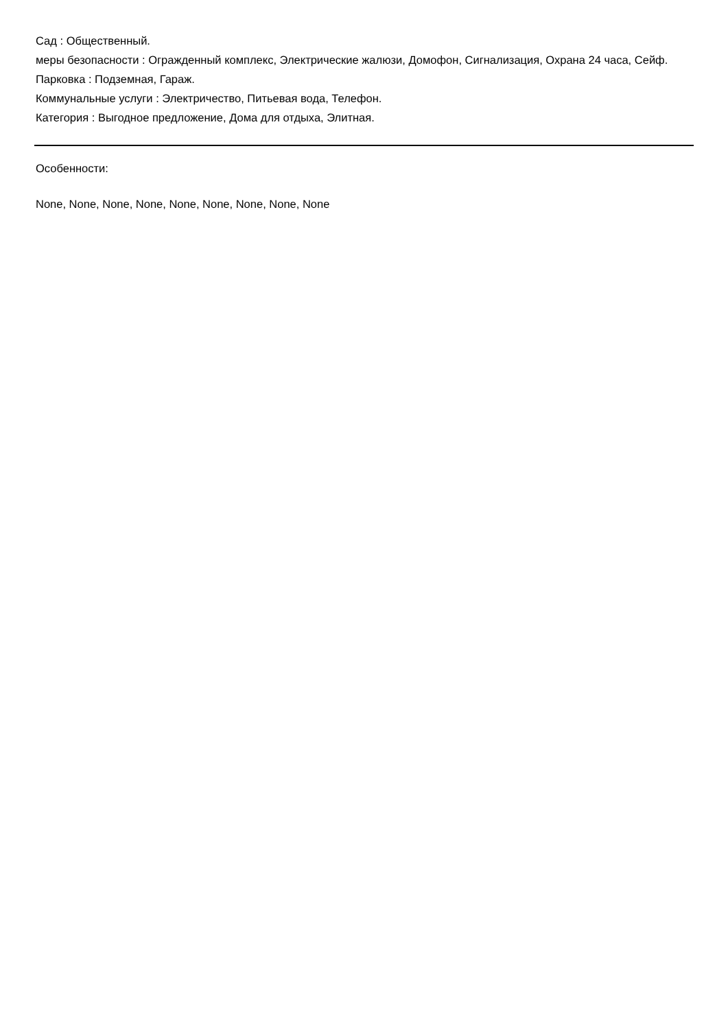Сад : Общественный.
меры безопасности : Огражденный комплекс, Электрические жалюзи, Домофон, Сигнализация, Охрана 24 часа, Сейф.
Парковка : Подземная, Гараж.
Коммунальные услуги : Электричество, Питьевая вода, Телефон.
Категория : Выгодное предложение, Дома для отдыха, Элитная.
Особенности:
None, None, None, None, None, None, None, None, None